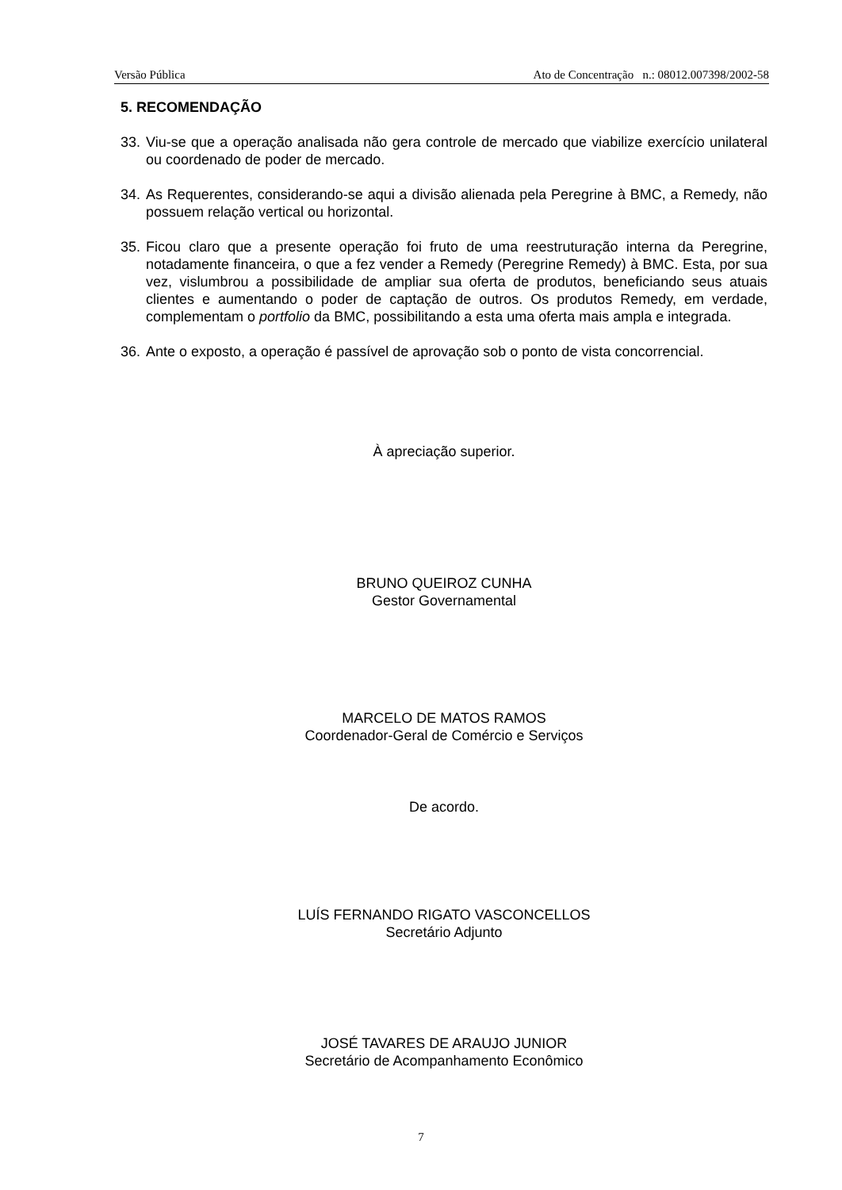Versão Pública Ato de Concentração n.: 08012.007398/2002-58
5. RECOMENDAÇÃO
33. Viu-se que a operação analisada não gera controle de mercado que viabilize exercício unilateral ou coordenado de poder de mercado.
34. As Requerentes, considerando-se aqui a divisão alienada pela Peregrine à BMC, a Remedy, não possuem relação vertical ou horizontal.
35. Ficou claro que a presente operação foi fruto de uma reestruturação interna da Peregrine, notadamente financeira, o que a fez vender a Remedy (Peregrine Remedy) à BMC. Esta, por sua vez, vislumbrou a possibilidade de ampliar sua oferta de produtos, beneficiando seus atuais clientes e aumentando o poder de captação de outros. Os produtos Remedy, em verdade, complementam o portfolio da BMC, possibilitando a esta uma oferta mais ampla e integrada.
36. Ante o exposto, a operação é passível de aprovação sob o ponto de vista concorrencial.
À apreciação superior.
BRUNO QUEIROZ CUNHA
Gestor Governamental
MARCELO DE MATOS RAMOS
Coordenador-Geral de Comércio e Serviços
De acordo.
LUÍS FERNANDO RIGATO VASCONCELLOS
Secretário Adjunto
JOSÉ TAVARES DE ARAUJO JUNIOR
Secretário de Acompanhamento Econômico
7